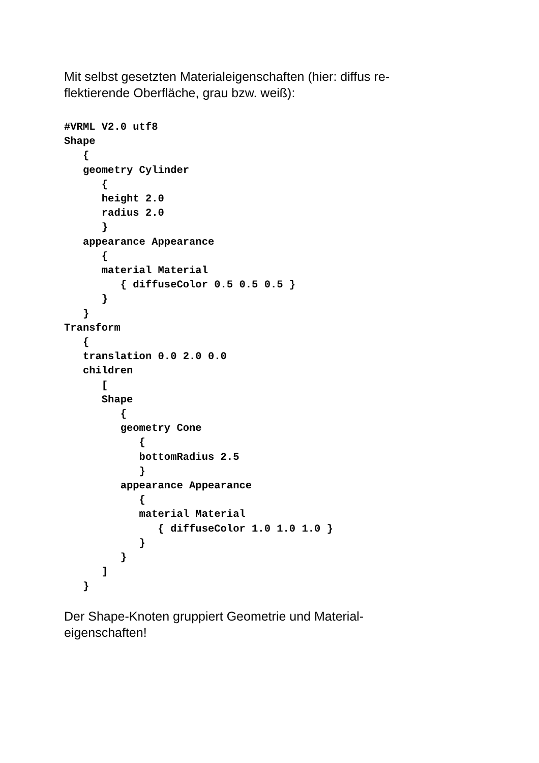Mit selbst gesetzten Materialeigenschaften (hier: diffus re-
flektierende Oberfläche, grau bzw. weiß):
#VRML V2.0 utf8
Shape
   {
   geometry Cylinder
      {
      height 2.0
      radius 2.0
      }
   appearance Appearance
      {
      material Material
         { diffuseColor 0.5 0.5 0.5 }
      }
   }
Transform
   {
   translation 0.0 2.0 0.0
   children
      [
      Shape
         {
         geometry Cone
            {
            bottomRadius 2.5
            }
         appearance Appearance
            {
            material Material
               { diffuseColor 1.0 1.0 1.0 }
            }
         }
      ]
   }
Der Shape-Knoten gruppiert Geometrie und Material-
eigenschaften!